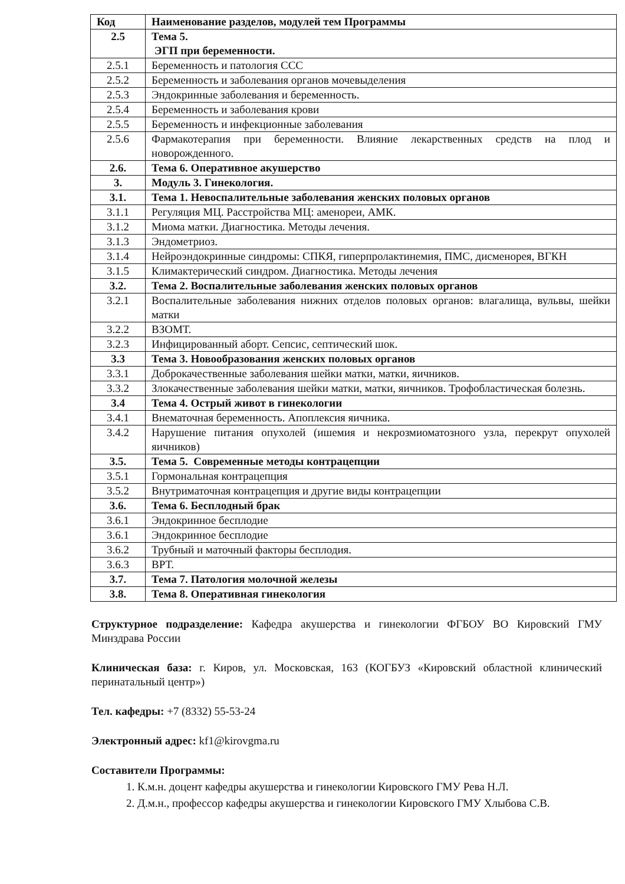| Код | Наименование разделов, модулей тем Программы |
| --- | --- |
| 2.5 | Тема 5. ЭГП при беременности. |
| 2.5.1 | Беременность и патология ССС |
| 2.5.2 | Беременность и заболевания органов мочевыделения |
| 2.5.3 | Эндокринные заболевания и беременность. |
| 2.5.4 | Беременность и заболевания крови |
| 2.5.5 | Беременность и инфекционные заболевания |
| 2.5.6 | Фармакотерапия при беременности. Влияние лекарственных средств на плод и новорожденного. |
| 2.6. | Тема 6. Оперативное акушерство |
| 3. | Модуль 3. Гинекология. |
| 3.1. | Тема 1. Невоспалительные заболевания женских половых органов |
| 3.1.1 | Регуляция МЦ. Расстройства МЦ: аменореи, АМК. |
| 3.1.2 | Миома матки. Диагностика. Методы лечения. |
| 3.1.3 | Эндометриоз. |
| 3.1.4 | Нейроэндокринные синдромы: СПКЯ, гиперпролактинемия, ПМС, дисменорея, ВГКН |
| 3.1.5 | Климактерический синдром. Диагностика. Методы лечения |
| 3.2. | Тема 2. Воспалительные заболевания женских половых органов |
| 3.2.1 | Воспалительные заболевания нижних отделов половых органов: влагалища, вульвы, шейки матки |
| 3.2.2 | ВЗОМТ. |
| 3.2.3 | Инфицированный аборт. Сепсис, септический шок. |
| 3.3 | Тема 3. Новообразования женских половых органов |
| 3.3.1 | Доброкачественные заболевания шейки матки, матки, яичников. |
| 3.3.2 | Злокачественные заболевания шейки матки, матки, яичников. Трофобластическая болезнь. |
| 3.4 | Тема 4. Острый живот в гинекологии |
| 3.4.1 | Внематочная беременность. Апоплексия яичника. |
| 3.4.2 | Нарушение питания опухолей (ишемия и некрозмиоматозного узла, перекрут опухолей яичников) |
| 3.5. | Тема 5. Современные методы контрацепции |
| 3.5.1 | Гормональная контрацепция |
| 3.5.2 | Внутриматочная контрацепция и другие виды контрацепции |
| 3.6. | Тема 6. Бесплодный брак |
| 3.6.1 | Эндокринное бесплодие |
| 3.6.1 | Эндокринное бесплодие |
| 3.6.2 | Трубный и маточный факторы бесплодия. |
| 3.6.3 | ВРТ. |
| 3.7. | Тема 7. Патология молочной железы |
| 3.8. | Тема 8. Оперативная гинекология |
Структурное подразделение: Кафедра акушерства и гинекологии ФГБОУ ВО Кировский ГМУ Минздрава России
Клиническая база: г. Киров, ул. Московская, 163 (КОГБУЗ «Кировский областной клинический перинатальный центр»)
Тел. кафедры: +7 (8332) 55-53-24
Электронный адрес: kf1@kirovgma.ru
Составители Программы:
1. К.м.н. доцент кафедры акушерства и гинекологии Кировского ГМУ Рева Н.Л.
2. Д.м.н., профессор кафедры акушерства и гинекологии Кировского ГМУ Хлыбова С.В.